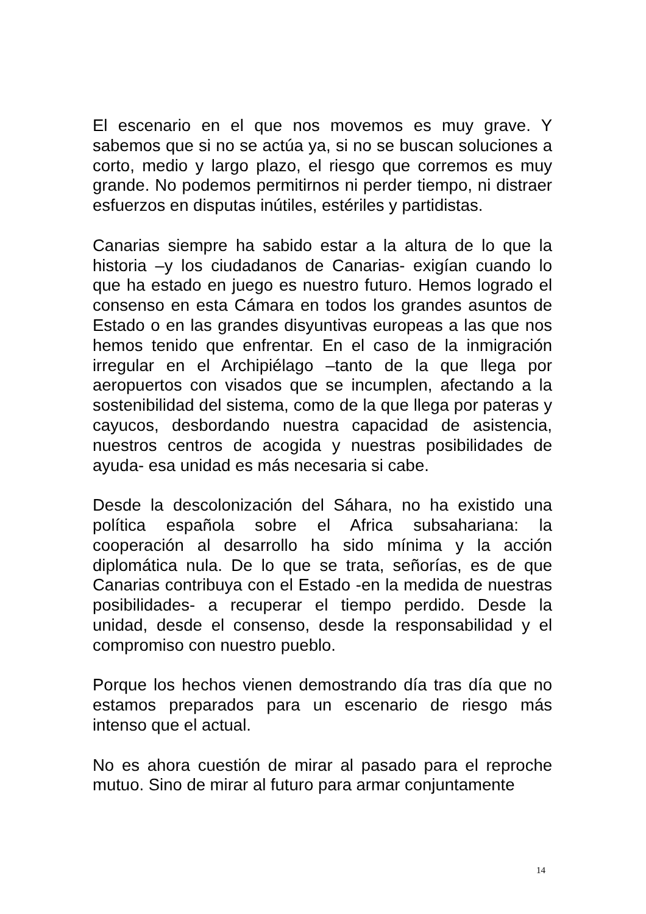El escenario en el que nos movemos es muy grave. Y sabemos que si no se actúa ya, si no se buscan soluciones a corto, medio y largo plazo, el riesgo que corremos es muy grande. No podemos permitirnos ni perder tiempo, ni distraer esfuerzos en disputas inútiles, estériles y partidistas.
Canarias siempre ha sabido estar a la altura de lo que la historia –y los ciudadanos de Canarias- exigían cuando lo que ha estado en juego es nuestro futuro. Hemos logrado el consenso en esta Cámara en todos los grandes asuntos de Estado o en las grandes disyuntivas europeas a las que nos hemos tenido que enfrentar. En el caso de la inmigración irregular en el Archipiélago –tanto de la que llega por aeropuertos con visados que se incumplen, afectando a la sostenibilidad del sistema, como de la que llega por pateras y cayucos, desbordando nuestra capacidad de asistencia, nuestros centros de acogida y nuestras posibilidades de ayuda- esa unidad es más necesaria si cabe.
Desde la descolonización del Sáhara, no ha existido una política española sobre el Africa subsahariana: la cooperación al desarrollo ha sido mínima y la acción diplomática nula. De lo que se trata, señorías, es de que Canarias contribuya con el Estado -en la medida de nuestras posibilidades- a recuperar el tiempo perdido. Desde la unidad, desde el consenso, desde la responsabilidad y el compromiso con nuestro pueblo.
Porque los hechos vienen demostrando día tras día que no estamos preparados para un escenario de riesgo más intenso que el actual.
No es ahora cuestión de mirar al pasado para el reproche mutuo. Sino de mirar al futuro para armar conjuntamente
14